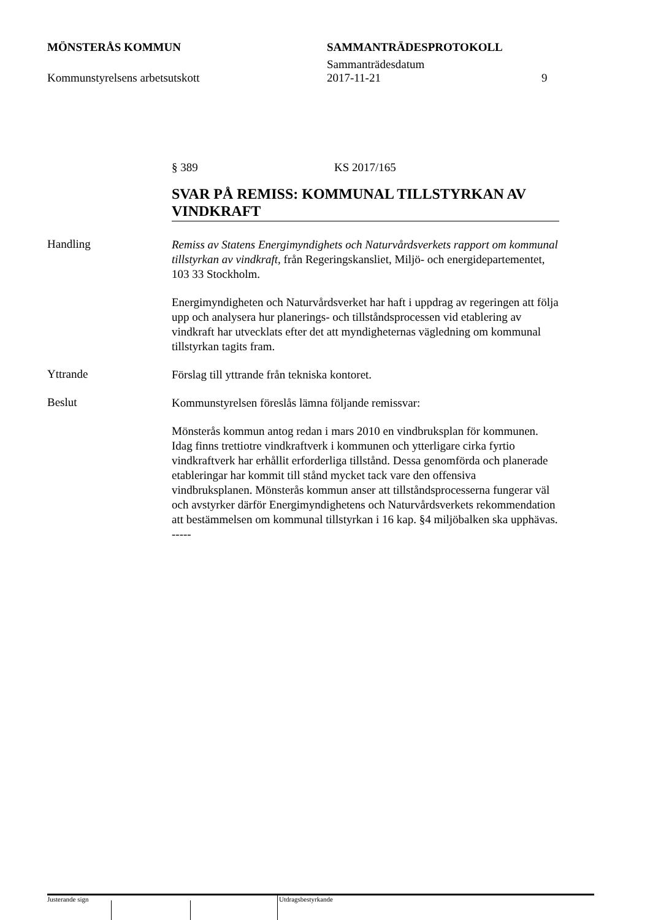MÖNSTERÅS KOMMUN SAMMANTRÄDESPROTOKOLL
Sammanträdesdatum
Kommunstyrelsens arbetsutskott 2017-11-21 9
§ 389 KS 2017/165
SVAR PÅ REMISS: KOMMUNAL TILLSTYRKAN AV VINDKRAFT
Handling
Remiss av Statens Energimyndighets och Naturvårdsverkets rapport om kommunal tillstyrkan av vindkraft, från Regeringskansliet, Miljö- och energidepartementet, 103 33 Stockholm.
Energimyndigheten och Naturvårdsverket har haft i uppdrag av regeringen att följa upp och analysera hur planerings- och tillståndsprocessen vid etablering av vindkraft har utvecklats efter det att myndigheternas vägledning om kommunal tillstyrkan tagits fram.
Yttrande
Förslag till yttrande från tekniska kontoret.
Beslut
Kommunstyrelsen föreslås lämna följande remissvar:
Mönsterås kommun antog redan i mars 2010 en vindbruksplan för kommunen. Idag finns trettiotre vindkraftverk i kommunen och ytterligare cirka fyrtio vindkraftverk har erhållit erforderliga tillstånd. Dessa genomförda och planerade etableringar har kommit till stånd mycket tack vare den offensiva vindbruksplanen. Mönsterås kommun anser att tillståndsprocesserna fungerar väl och avstyrker därför Energimyndighetens och Naturvårdsverkets rekommendation att bestämmelsen om kommunal tillstyrkan i 16 kap. §4 miljöbalken ska upphävas.
-----
Justerande sign Utdragsbestyrkande